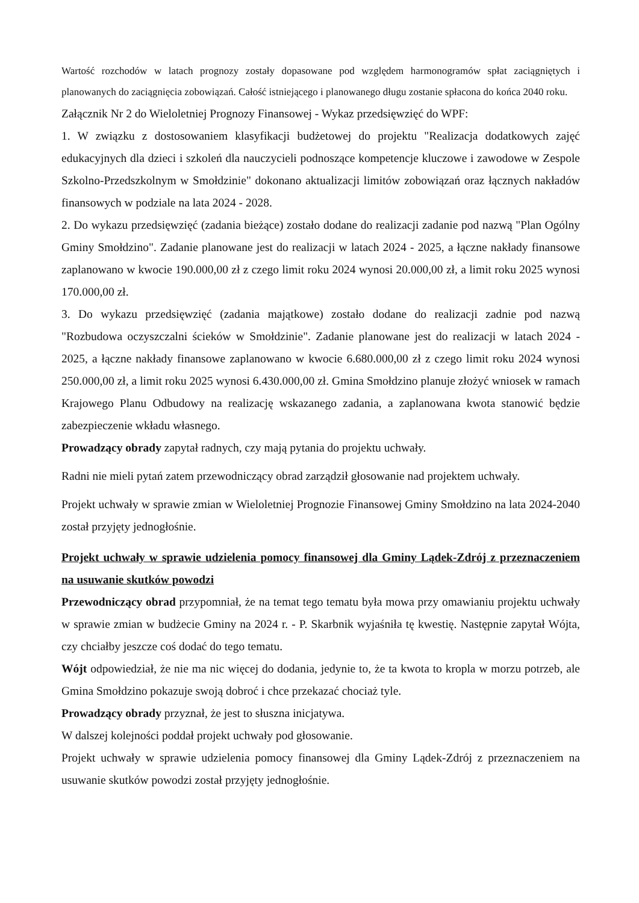Wartość rozchodów w latach prognozy zostały dopasowane pod względem harmonogramów spłat zaciągniętych i planowanych do zaciągnięcia zobowiązań. Całość istniejącego i planowanego długu zostanie spłacona do końca 2040 roku.
Załącznik Nr 2 do Wieloletniej Prognozy Finansowej - Wykaz przedsięwzięć do WPF:
1. W związku z dostosowaniem klasyfikacji budżetowej do projektu "Realizacja dodatkowych zajęć edukacyjnych dla dzieci i szkoleń dla nauczycieli podnoszące kompetencje kluczowe i zawodowe w Zespole Szkolno-Przedszkolnym w Smołdzinie" dokonano aktualizacji limitów zobowiązań oraz łącznych nakładów finansowych w podziale na lata 2024 - 2028.
2. Do wykazu przedsięwzięć (zadania bieżące) zostało dodane do realizacji zadanie pod nazwą "Plan Ogólny Gminy Smołdzino". Zadanie planowane jest do realizacji w latach 2024 - 2025, a łączne nakłady finansowe zaplanowano w kwocie 190.000,00 zł z czego limit roku 2024 wynosi 20.000,00 zł, a limit roku 2025 wynosi 170.000,00 zł.
3. Do wykazu przedsięwzięć (zadania majątkowe) zostało dodane do realizacji zadnie pod nazwą "Rozbudowa oczyszczalni ścieków w Smołdzinie". Zadanie planowane jest do realizacji w latach 2024 - 2025, a łączne nakłady finansowe zaplanowano w kwocie 6.680.000,00 zł z czego limit roku 2024 wynosi 250.000,00 zł, a limit roku 2025 wynosi 6.430.000,00 zł. Gmina Smołdzino planuje złożyć wniosek w ramach Krajowego Planu Odbudowy na realizację wskazanego zadania, a zaplanowana kwota stanowić będzie zabezpieczenie wkładu własnego.
Prowadzący obrady zapytał radnych, czy mają pytania do projektu uchwały.
Radni nie mieli pytań zatem przewodniczący obrad zarządził głosowanie nad projektem uchwały.
Projekt uchwały w sprawie zmian w Wieloletniej Prognozie Finansowej Gminy Smołdzino na lata 2024-2040 został przyjęty jednogłośnie.
Projekt uchwały w sprawie udzielenia pomocy finansowej dla Gminy Lądek-Zdrój z przeznaczeniem na usuwanie skutków powodzi
Przewodniczący obrad przypomniał, że na temat tego tematu była mowa przy omawianiu projektu uchwały w sprawie zmian w budżecie Gminy na 2024 r. - P. Skarbnik wyjaśniła tę kwestię. Następnie zapytał Wójta, czy chciałby jeszcze coś dodać do tego tematu.
Wójt odpowiedział, że nie ma nic więcej do dodania, jedynie to, że ta kwota to kropla w morzu potrzeb, ale Gmina Smołdzino pokazuje swoją dobroć i chce przekazać chociaż tyle.
Prowadzący obrady przyznał, że jest to słuszna inicjatywa.
W dalszej kolejności poddał projekt uchwały pod głosowanie.
Projekt uchwały w sprawie udzielenia pomocy finansowej dla Gminy Lądek-Zdrój z przeznaczeniem na usuwanie skutków powodzi został przyjęty jednogłośnie.